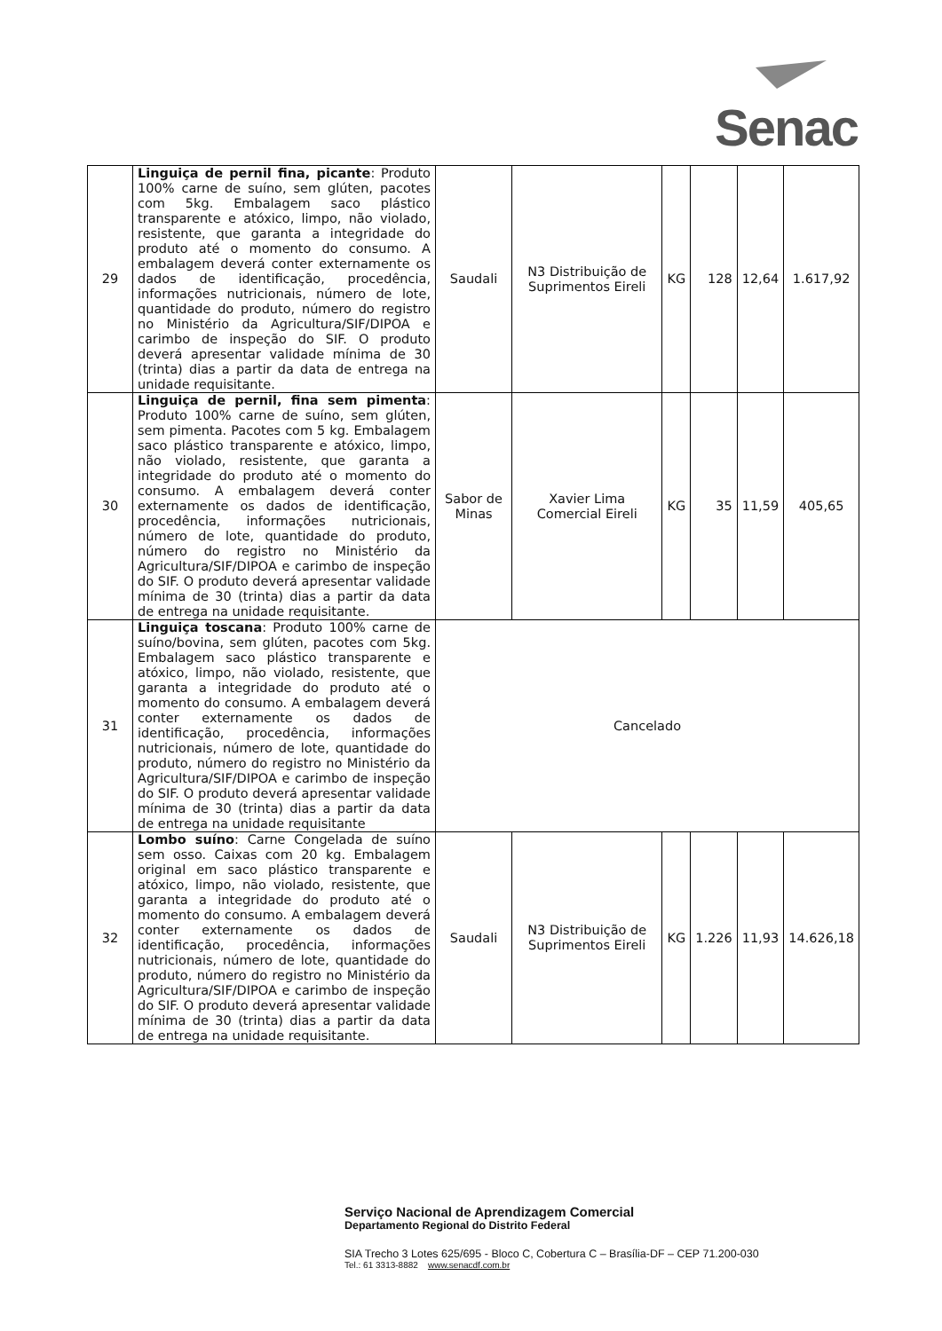Senac
| 29 | Linguiça de pernil fina, picante : Produto 100% carne de suíno, sem glúten, pacotes com 5kg. Embalagem saco plástico transparente e atóxico, limpo, não violado, resistente, que garanta a integridade do produto até o momento do consumo. A embalagem deverá conter externamente os dados de identificação, procedência, informações nutricionais, número de lote, quantidade do produto, número do registro no Ministério da Agricultura/SIF/DIPOA e carimbo de inspeção do SIF. O produto deverá apresentar validade mínima de 30 (trinta) dias a partir da data de entrega na unidade requisitante. | Saudali | N3 Distribuição de Suprimentos Eireli | KG | 128 | 12,64 | 1.617,92 |
| 30 | Linguiça de pernil, fina sem pimenta : Produto 100% carne de suíno, sem glúten, sem pimenta. Pacotes com 5 kg. Embalagem saco plástico transparente e atóxico, limpo, não violado, resistente, que garanta a integridade do produto até o momento do consumo. A embalagem deverá conter externamente os dados de identificação, procedência, informações nutricionais, número de lote, quantidade do produto, número do registro no Ministério da Agricultura/SIF/DIPOA e carimbo de inspeção do SIF. O produto deverá apresentar validade mínima de 30 (trinta) dias a partir da data de entrega na unidade requisitante. | Sabor de Minas | Xavier Lima Comercial Eireli | KG | 35 | 11,59 | 405,65 |
| 31 | Linguiça toscana : Produto 100% carne de suíno/bovina, sem glúten, pacotes com 5kg. Embalagem saco plástico transparente e atóxico, limpo, não violado, resistente, que garanta a integridade do produto até o momento do consumo. A embalagem deverá conter externamente os dados de identificação, procedência, informações nutricionais, número de lote, quantidade do produto, número do registro no Ministério da Agricultura/SIF/DIPOA e carimbo de inspeção do SIF. O produto deverá apresentar validade mínima de 30 (trinta) dias a partir da data de entrega na unidade requisitante | Cancelado | | | | | |
| 32 | Lombo suíno : Carne Congelada de suíno sem osso. Caixas com 20 kg. Embalagem original em saco plástico transparente e atóxico, limpo, não violado, resistente, que garanta a integridade do produto até o momento do consumo. A embalagem deverá conter externamente os dados de identificação, procedência, informações nutricionais, número de lote, quantidade do produto, número do registro no Ministério da Agricultura/SIF/DIPOA e carimbo de inspeção do SIF. O produto deverá apresentar validade mínima de 30 (trinta) dias a partir da data de entrega na unidade requisitante. | Saudali | N3 Distribuição de Suprimentos Eireli | KG | 1.226 | 11,93 | 14.626,18 |
Serviço Nacional de Aprendizagem Comercial
Departamento Regional do Distrito Federal
SIA Trecho 3 Lotes 625/695 - Bloco C, Cobertura C – Brasília-DF – CEP 71.200-030
Tel.: 61 3313-8882 www.senacdf.com.br